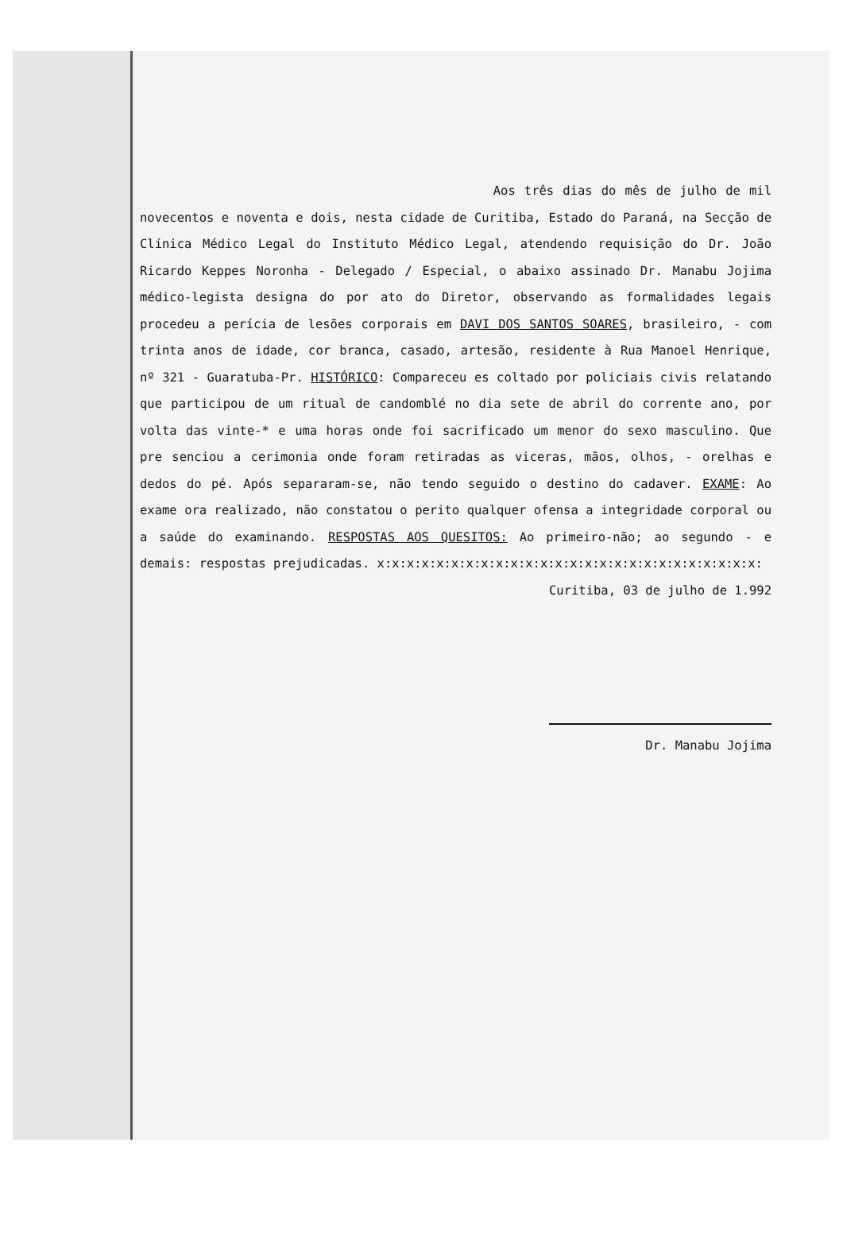Aos três dias do mês de julho de mil novecentos e noventa e dois, nesta cidade de Curitiba, Estado do Paraná, na Secção de Clínica Médico Legal do Instituto Médico Legal, atendendo requisição do Dr. João Ricardo Keppes Noronha - Delegado / Especial, o abaixo assinado Dr. Manabu Jojima médico-legista designa do por ato do Diretor, observando as formalidades legais procedeu a perícia de lesões corporais em DAVI DOS SANTOS SOARES, brasileiro, - com trinta anos de idade, cor branca, casado, artesão, residente à Rua Manoel Henrique, nº 321 - Guaratuba-Pr. HISTÓRICO: Compareceu es coltado por policiais civis relatando que participou de um ritual de candomblé no dia sete de abril do corrente ano, por volta das vinte-* e uma horas onde foi sacrificado um menor do sexo masculino. Que pre senciou a cerimonia onde foram retiradas as viceras, mãos, olhos, - orelhas e dedos do pé. Após separaram-se, não tendo seguido o destino do cadaver. EXAME: Ao exame ora realizado, não constatou o perito qualquer ofensa a integridade corporal ou a saúde do examinando. RESPOSTAS AOS QUESITOS: Ao primeiro-não; ao segundo - e demais: respostas prejudicadas. x:x:x:x:x:x:x:x:x:x:x:x:x:x:x:x:x:x:x:x:x:x:x:x:x:x:
Curitiba, 03 de julho de 1.992
Dr. Manabu Jojima